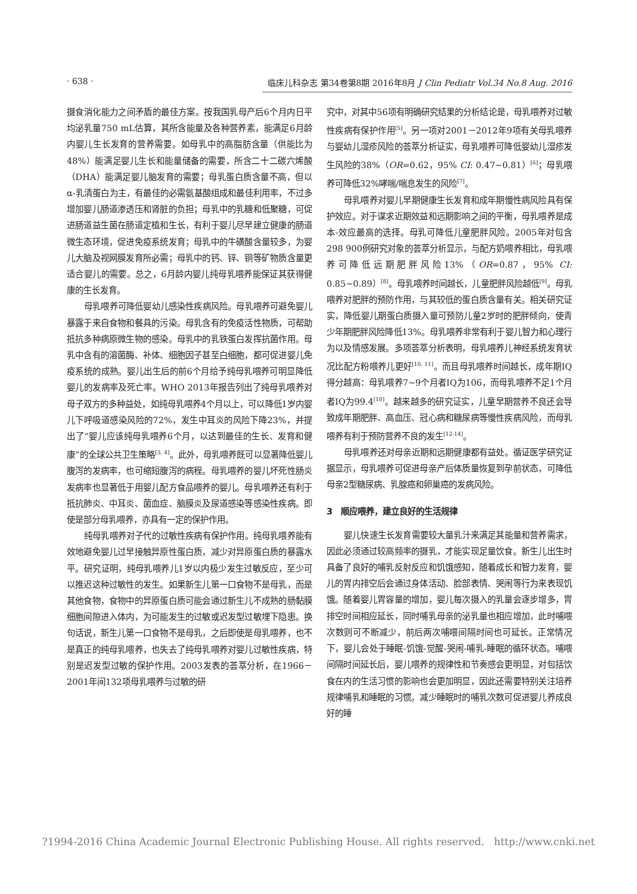· 638 · 临床儿科杂志 第34卷第8期 2016年8月 J Clin Pediatr Vol.34 No.8 Aug. 2016
摄食消化能力之间矛盾的最佳方案。按我国乳母产后6个月内日平均泌乳量750 mL估算，其所含能量及各种营养素，能满足6月龄内婴儿生长发育的营养需要。如母乳中的高脂肪含量（供能比为48%）能满足婴儿生长和能量储备的需要，所含二十二碳六烯酸（DHA）能满足婴儿脑发育的需要；母乳蛋白质含量不高，但以α-乳清蛋白为主，有最佳的必需氨基酸组成和最佳利用率，不过多增加婴儿肠道渗透压和肾脏的负担；母乳中的乳糖和低聚糖，可促进肠道益生菌在肠道定植和生长，有利于婴儿尽早建立健康的肠道微生态环境，促进免疫系统发育；母乳中的牛磺酸含量较多，为婴儿大脑及视网膜发育所必需；母乳中的钙、锌、铜等矿物质含量更适合婴儿的需要。总之，6月龄内婴儿纯母乳喂养能保证其获得健康的生长发育。
母乳喂养可降低婴幼儿感染性疾病风险。母乳喂养可避免婴儿暴露于来自食物和餐具的污染。母乳含有的免疫活性物质，可帮助抵抗多种病原微生物的感染。母乳中的乳铁蛋白发挥抗菌作用。母乳中含有的溶菌酶、补体、细胞因子甚至白细胞，都可促进婴儿免疫系统的成熟。婴儿出生后的前6个月给予纯母乳喂养可明显降低婴儿的发病率及死亡率。WHO 2013年报告列出了纯母乳喂养对母子双方的多种益处，如纯母乳喂养4个月以上，可以降低1岁内婴儿下呼吸道感染风险的72%，发生中耳炎的风险下降23%，并提出了“婴儿应该纯母乳喂养6个月，以达到最佳的生长、发育和健康”的全球公共卫生策略<sup>[3, 4]</sup>。此外，母乳喂养既可以显著降低婴儿腹泻的发病率，也可缩短腹泻的病程。母乳喂养的婴儿坏死性肠炎发病率也显著低于用婴儿配方食品喂养的婴儿。母乳喂养还有利于抵抗肺炎、中耳炎、菌血症、脑膜炎及尿道感染等感染性疾病。即使是部分母乳喂养，亦具有一定的保护作用。
纯母乳喂养对子代的过敏性疾病有保护作用。纯母乳喂养能有效地避免婴儿过早接触异原性蛋白质，减少对异原蛋白质的暴露水平。研究证明，纯母乳喂养儿1岁以内极少发生过敏反应，至少可以推迟这种过敏性的发生。如果新生儿第一口食物不是母乳，而是其他食物，食物中的异原蛋白质可能会通过新生儿不成熟的肠黏膜细胞间隙进入体内，为可能发生的过敏或迟发型过敏埋下隐患。换句话说，新生儿第一口食物不是母乳，之后即使是母乳喂养，也不是真正的纯母乳喂养，也失去了纯母乳喂养对婴儿过敏性疾病，特别是迟发型过敏的保护作用。2003发表的荟萃分析，在1966－2001年间132项母乳喂养与过敏的研
究中，对其中56项有明确研究结果的分析结论是，母乳喂养对过敏性疾病有保护作用<sup>[5]</sup>。另一项对2001－2012年9项有关母乳喂养与婴幼儿湿疹风险的荟萃分析证实，母乳喂养可降低婴幼儿湿疹发生风险的38%（OR=0.62，95% CI: 0.47~0.81）<sup>[6]</sup>；母乳喂养可降低32%哮喘/喘息发生的风险<sup>[7]</sup>。
母乳喂养对婴儿早期健康生长发育和成年期慢性病风险具有保护效应。对于谋求近期效益和远期影响之间的平衡，母乳喂养是成本-效应最高的选择。母乳可降低儿童肥胖风险。2005年对包含298 900例研究对象的荟萃分析显示，与配方奶喂养相比，母乳喂养可降低远期肥胖风险13%（OR=0.87，95% CI: 0.85~0.89）<sup>[8]</sup>。母乳喂养时间越长，儿童肥胖风险越低<sup>[9]</sup>。母乳喂养对肥胖的预防作用，与其较低的蛋白质含量有关。相关研究证实，降低婴儿期蛋白质摄入量可预防儿童2岁时的肥胖倾向，使青少年期肥胖风险降低13%。母乳喂养非常有利于婴儿智力和心理行为以及情感发展。多项荟萃分析表明，母乳喂养儿神经系统发育状况比配方粉喂养儿更好<sup>[10, 11]</sup>。而且母乳喂养时间越长，成年期IQ得分越高：母乳喂养7~9个月者IQ为106，而母乳喂养不足1个月者IQ为99.4<sup>[10]</sup>。越来越多的研究证实，儿童早期营养不良还会导致成年期肥胖、高血压、冠心病和糖尿病等慢性疾病风险，而母乳喂养有利于预防营养不良的发生<sup>[12-14]</sup>。
母乳喂养还对母亲近期和远期健康都有益处。循证医学研究证据显示，母乳喂养可促进母亲产后体质量恢复到孕前状态，可降低母亲2型糖尿病、乳腺癌和卵巢癌的发病风险。
3　顺应喂养，建立良好的生活规律
婴儿快速生长发育需要较大量乳汁来满足其能量和营养需求，因此必须通过较高频率的摄乳，才能实现足量饮食。新生儿出生时具备了良好的哺乳反射反应和饥饿感知，随着成长和智力发育，婴儿的胃内排空后会通过身体活动、脸部表情、哭闹等行为来表现饥饿。随着婴儿胃容量的增加，婴儿每次摄入的乳量会逐步增多，胃排空时间相应延长，同时哺乳母亲的泌乳量也相应增加，此时哺喂次数则可不断减少，前后两次哺喂间隔时间也可延长。正常情况下，婴儿会处于睡眠-饥饿-觉醒-哭闹-哺乳-睡眠的循环状态。哺喂间隔时间延长后，婴儿喂养的规律性和节奏感会更明显，对包括饮食在内的生活习惯的影响也会更加明显，因此还需要特别关注培养规律哺乳和睡眠的习惯。减少睡眠时的哺乳次数可促进婴儿养成良好的睡
?1994-2016 China Academic Journal Electronic Publishing House. All rights reserved. http://www.cnki.net